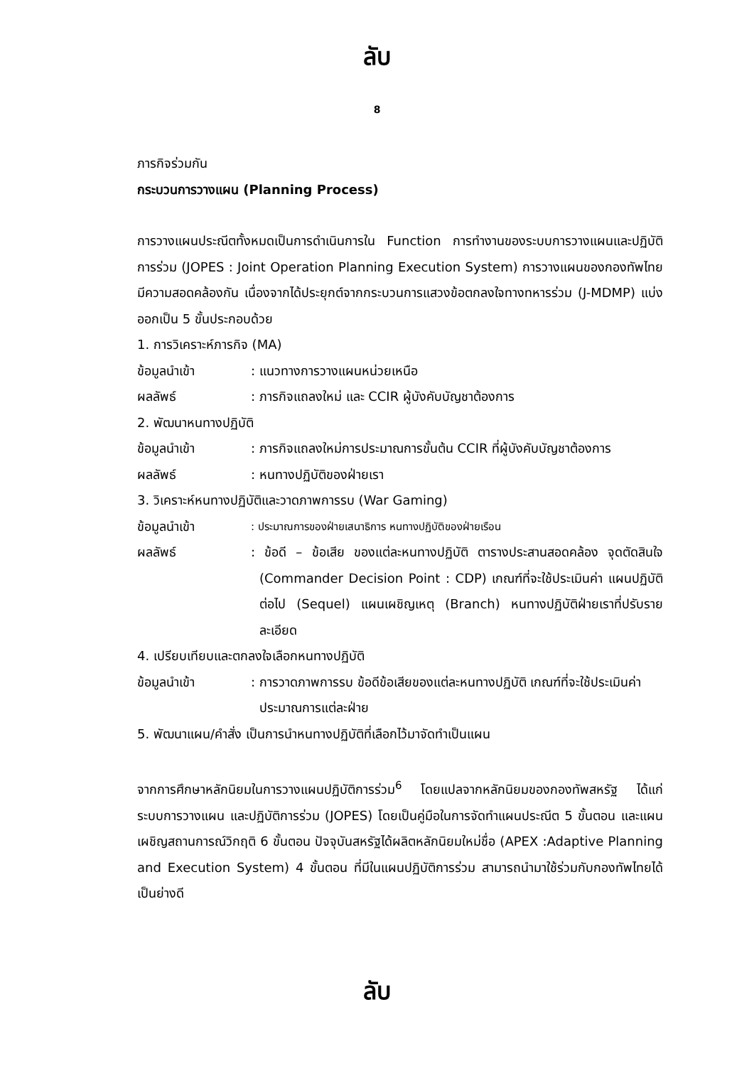ลับ
8
ภารกิจร่วมกัน
กระบวนการวางแผน (Planning Process)
การวางแผนประณีตทั้งหมดเป็นการดำเนินการใน Function การทำงานของระบบการวางแผนและปฏิบัติการร่วม (JOPES : Joint Operation Planning Execution System) การวางแผนของกองทัพไทยมีความสอดคล้องกัน เนื่องจากได้ประยุกต์จากกระบวนการแสวงข้อตกลงใจทางทหารร่วม (J-MDMP) แบ่งออกเป็น 5 ขั้นประกอบด้วย
1. การวิเคราะห์ภารกิจ (MA)
ข้อมูลนำเข้า: แนวทางการวางแผนหน่วยเหนือ
ผลลัพธ์: ภารกิจแถลงใหม่ และ CCIR ผู้บังคับบัญชาต้องการ
2. พัฒนาหนทางปฏิบัติ
ข้อมูลนำเข้า: ภารกิจแถลงใหม่การประมาณการขั้นต้น CCIR ที่ผู้บังคับบัญชาต้องการ
ผลลัพธ์: หนทางปฏิบัติของฝ่ายเรา
3. วิเคราะห์หนทางปฏิบัติและวาดภาพการรบ (War Gaming)
ข้อมูลนำเข้า: ประมาณการของฝ่ายเสนาธิการ หนทางปฏิบัติของฝ่ายเรือน
ผลลัพธ์: ข้อดี – ข้อเสีย ของแต่ละหนทางปฏิบัติ ตารางประสานสอดคล้อง จุดตัดสินใจ (Commander Decision Point : CDP) เกณฑ์ที่จะใช้ประเมินค่า แผนปฏิบัติต่อไป (Sequel) แผนเผชิญเหตุ (Branch) หนทางปฏิบัติฝ่ายเราที่ปรับรายละเอียด
4. เปรียบเทียบและตกลงใจเลือกหนทางปฏิบัติ
ข้อมูลนำเข้า: การวาดภาพการรบ ข้อดีข้อเสียของแต่ละหนทางปฏิบัติ เกณฑ์ที่จะใช้ประเมินค่า ประมาณการแต่ละฝ่าย
5. พัฒนาแผน/คำสั่ง เป็นการนำหนทางปฏิบัติที่เลือกไว้มาจัดทำเป็นแผน
จากการศึกษาหลักนิยมในการวางแผนปฏิบัติการร่วม<sup>6</sup> โดยแปลจากหลักนิยมของกองทัพสหรัฐ ได้แก่ ระบบการวางแผน และปฏิบัติการร่วม (JOPES) โดยเป็นคู่มือในการจัดทำแผนประณีต 5 ขั้นตอน และแผนเผชิญสถานการณ์วิกฤติ 6 ขั้นตอน ปัจจุบันสหรัฐได้ผลิตหลักนิยมใหม่ชื่อ (APEX :Adaptive Planning and Execution System) 4 ขั้นตอน ที่มีในแผนปฏิบัติการร่วม สามารถนำมาใช้ร่วมกับกองทัพไทยได้เป็นย่างดี
ลับ